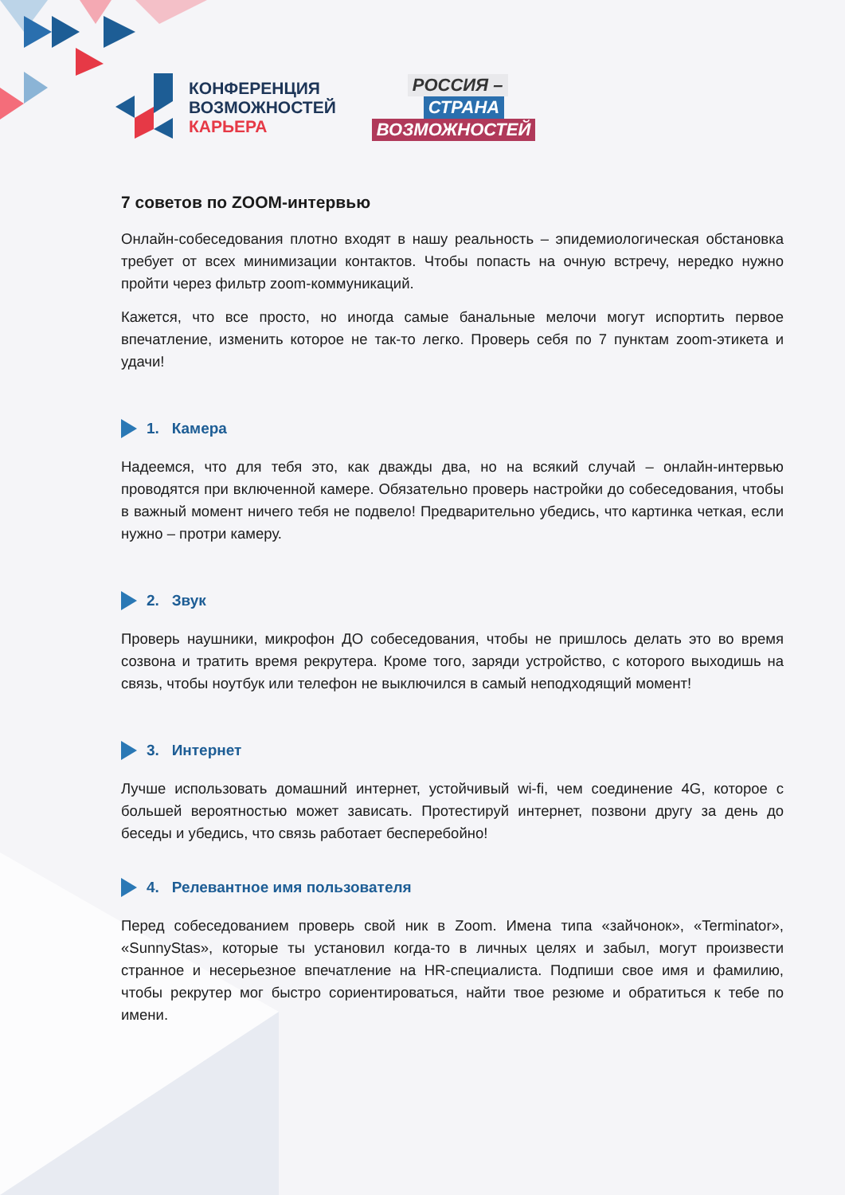КОНФЕРЕНЦИЯ
ВОЗМОЖНОСТЕЙ
КАРЬЕРА
РОССИЯ –
СТРАНА
ВОЗМОЖНОСТЕЙ
7 советов по ZOOM-интервью
Онлайн-собеседования плотно входят в нашу реальность – эпидемиологическая обстановка требует от всех минимизации контактов. Чтобы попасть на очную встречу, нередко нужно пройти через фильтр zoom-коммуникаций.
Кажется, что все просто, но иногда самые банальные мелочи могут испортить первое впечатление, изменить которое не так-то легко. Проверь себя по 7 пунктам zoom-этикета и удачи!
1. Камера
Надеемся, что для тебя это, как дважды два, но на всякий случай – онлайн-интервью проводятся при включенной камере. Обязательно проверь настройки до собеседования, чтобы в важный момент ничего тебя не подвело! Предварительно убедись, что картинка четкая, если нужно – протри камеру.
2. Звук
Проверь наушники, микрофон ДО собеседования, чтобы не пришлось делать это во время созвона и тратить время рекрутера. Кроме того, заряди устройство, с которого выходишь на связь, чтобы ноутбук или телефон не выключился в самый неподходящий момент!
3. Интернет
Лучше использовать домашний интернет, устойчивый wi-fi, чем соединение 4G, которое с большей вероятностью может зависать. Протестируй интернет, позвони другу за день до беседы и убедись, что связь работает бесперебойно!
4. Релевантное имя пользователя
Перед собеседованием проверь свой ник в Zoom. Имена типа «зайчонок», «Terminator», «SunnyStas», которые ты установил когда-то в личных целях и забыл, могут произвести странное и несерьезное впечатление на HR-специалиста. Подпиши свое имя и фамилию, чтобы рекрутер мог быстро сориентироваться, найти твое резюме и обратиться к тебе по имени.